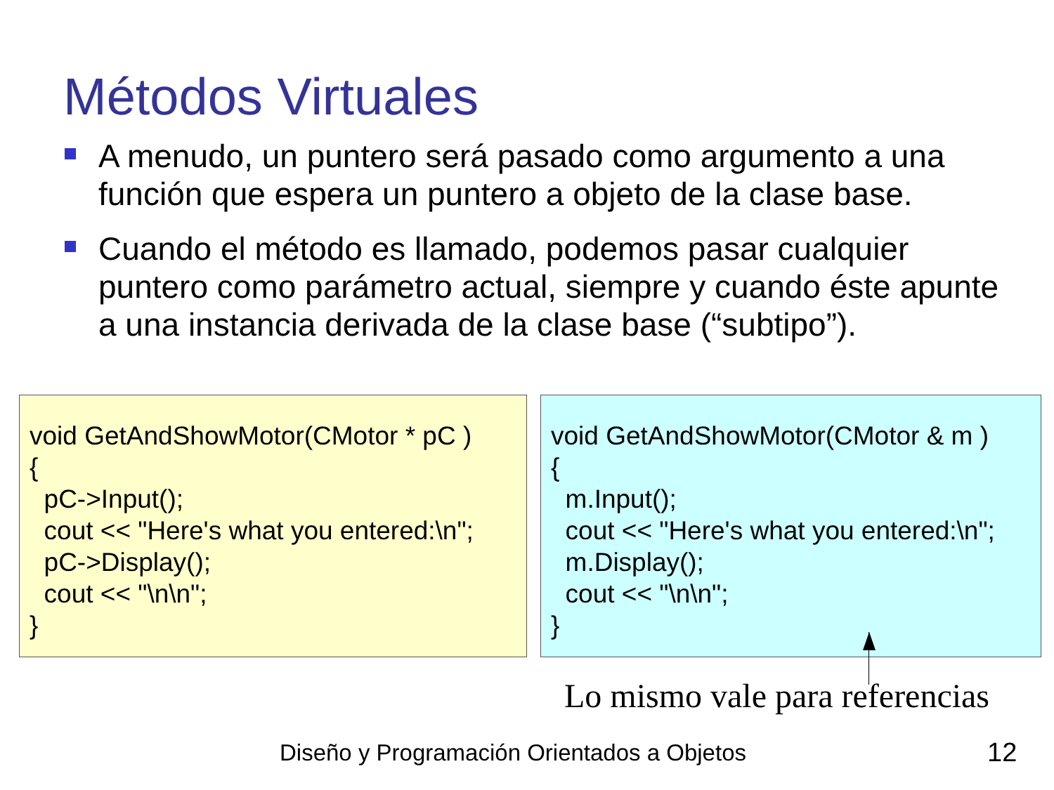Métodos Virtuales
A menudo, un puntero será pasado como argumento a una función que espera un puntero a objeto de la clase base.
Cuando el método es llamado, podemos pasar cualquier puntero como parámetro actual, siempre y cuando éste apunte a una instancia derivada de la clase base (“subtipo”).
void GetAndShowMotor(CMotor * pC ) { pC->Input(); cout << "Here's what you entered:\n"; pC->Display(); cout << "\n\n"; }
void GetAndShowMotor(CMotor & m ) { m.Input(); cout << "Here's what you entered:\n"; m.Display(); cout << "\n\n"; }
Lo mismo vale para referencias
Diseño y Programación Orientados a Objetos
12